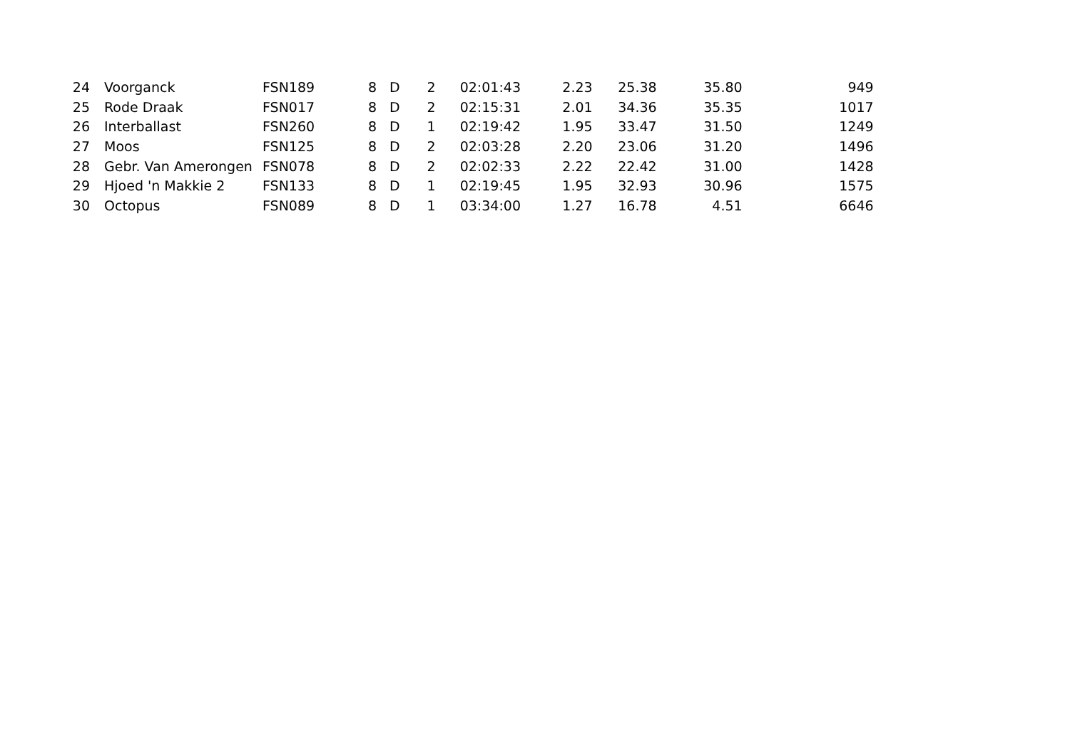| 24 | Voorganck | FSN189 | 8 | D | 2 | 02:01:43 | 2.23 | 25.38 | 35.80 | 949 |
| 25 | Rode Draak | FSN017 | 8 | D | 2 | 02:15:31 | 2.01 | 34.36 | 35.35 | 1017 |
| 26 | Interballast | FSN260 | 8 | D | 1 | 02:19:42 | 1.95 | 33.47 | 31.50 | 1249 |
| 27 | Moos | FSN125 | 8 | D | 2 | 02:03:28 | 2.20 | 23.06 | 31.20 | 1496 |
| 28 | Gebr. Van Amerongen | FSN078 | 8 | D | 2 | 02:02:33 | 2.22 | 22.42 | 31.00 | 1428 |
| 29 | Hjoed 'n Makkie 2 | FSN133 | 8 | D | 1 | 02:19:45 | 1.95 | 32.93 | 30.96 | 1575 |
| 30 | Octopus | FSN089 | 8 | D | 1 | 03:34:00 | 1.27 | 16.78 | 4.51 | 6646 |